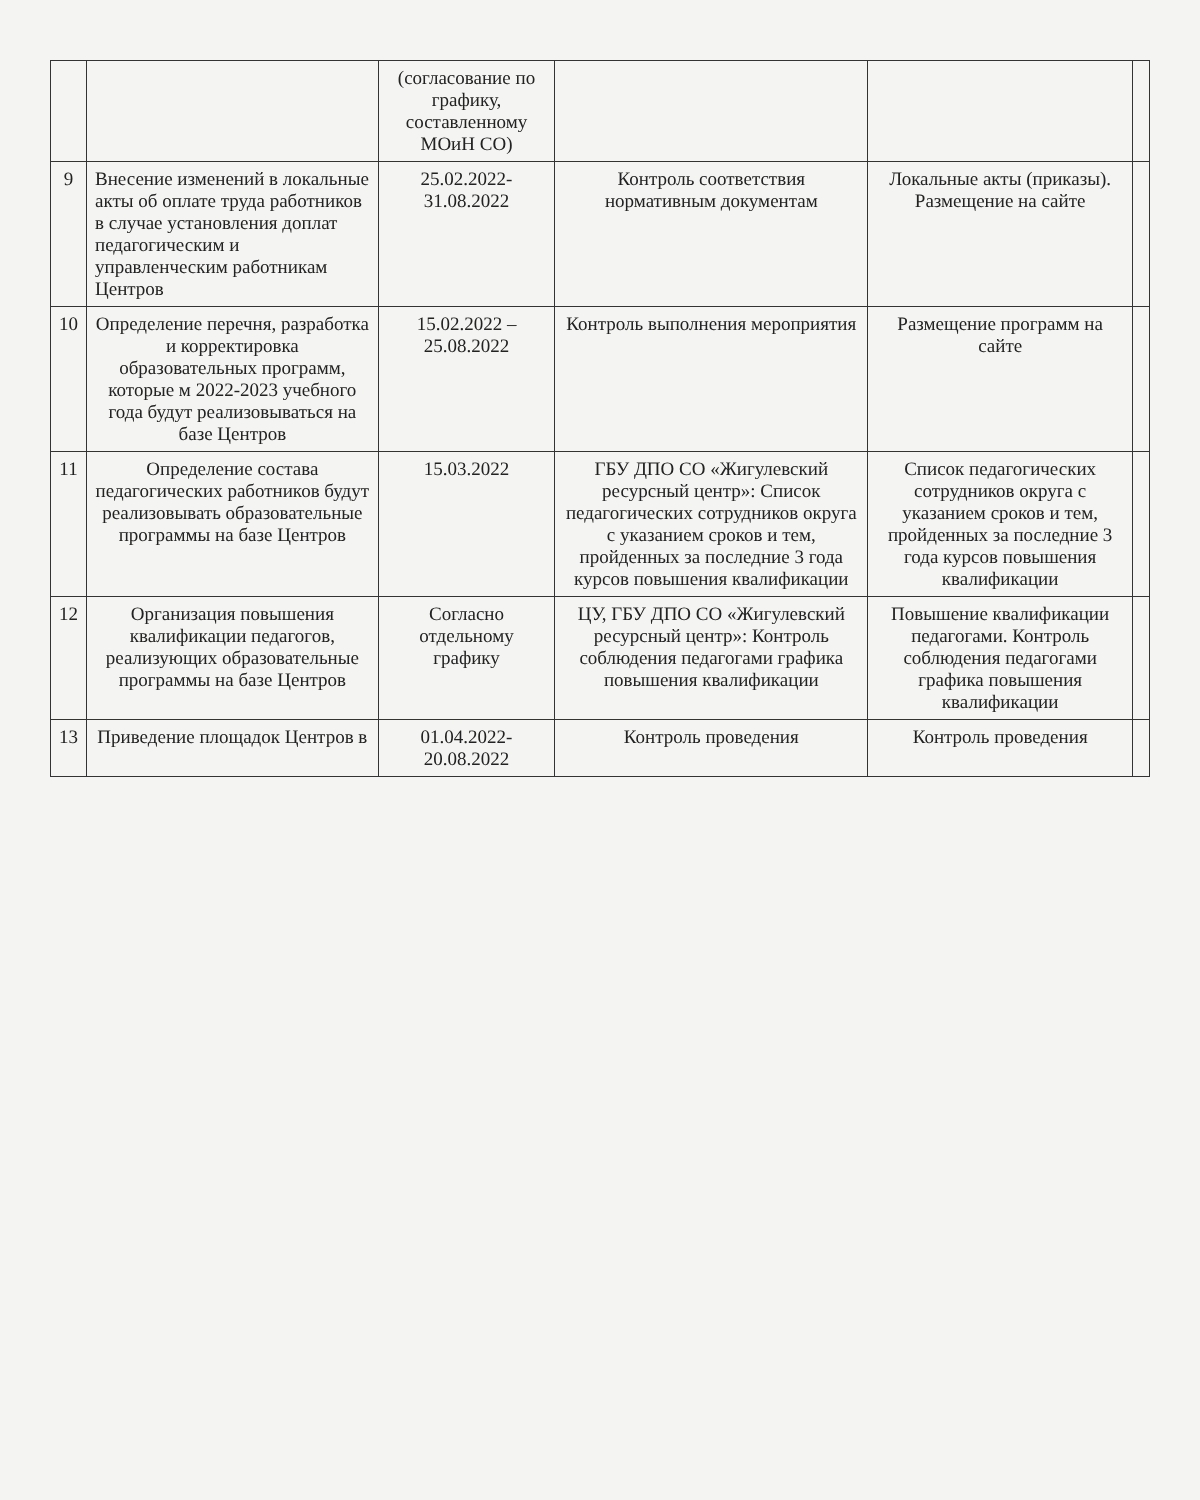| | | (согласование по графику, составленному МОиН СО) | | | |
| 9 | Внесение изменений в локальные акты об оплате труда работников в случае установления доплат педагогическим и управленческим работникам Центров | 25.02.2022-31.08.2022 | Контроль соответствия нормативным документам | Локальные акты (приказы). Размещение на сайте | |
| 10 | Определение перечня, разработка и корректировка образовательных программ, которые м 2022-2023 учебного года будут реализовываться на базе Центров | 15.02.2022 – 25.08.2022 | Контроль выполнения мероприятия | Размещение программ на сайте | |
| 11 | Определение состава педагогических работников будут реализовывать образовательные программы на базе Центров | 15.03.2022 | ГБУ ДПО СО «Жигулевский ресурсный центр»: Список педагогических сотрудников округа с указанием сроков и тем, пройденных за последние 3 года курсов повышения квалификации | Список педагогических сотрудников округа с указанием сроков и тем, пройденных за последние 3 года курсов повышения квалификации | |
| 12 | Организация повышения квалификации педагогов, реализующих образовательные программы на базе Центров | Согласно отдельному графику | ЦУ, ГБУ ДПО СО «Жигулевский ресурсный центр»: Контроль соблюдения педагогами графика повышения квалификации | Повышение квалификации педагогами. Контроль соблюдения педагогами графика повышения квалификации | |
| 13 | Приведение площадок Центров в | 01.04.2022-20.08.2022 | Контроль проведения | Контроль проведения | |